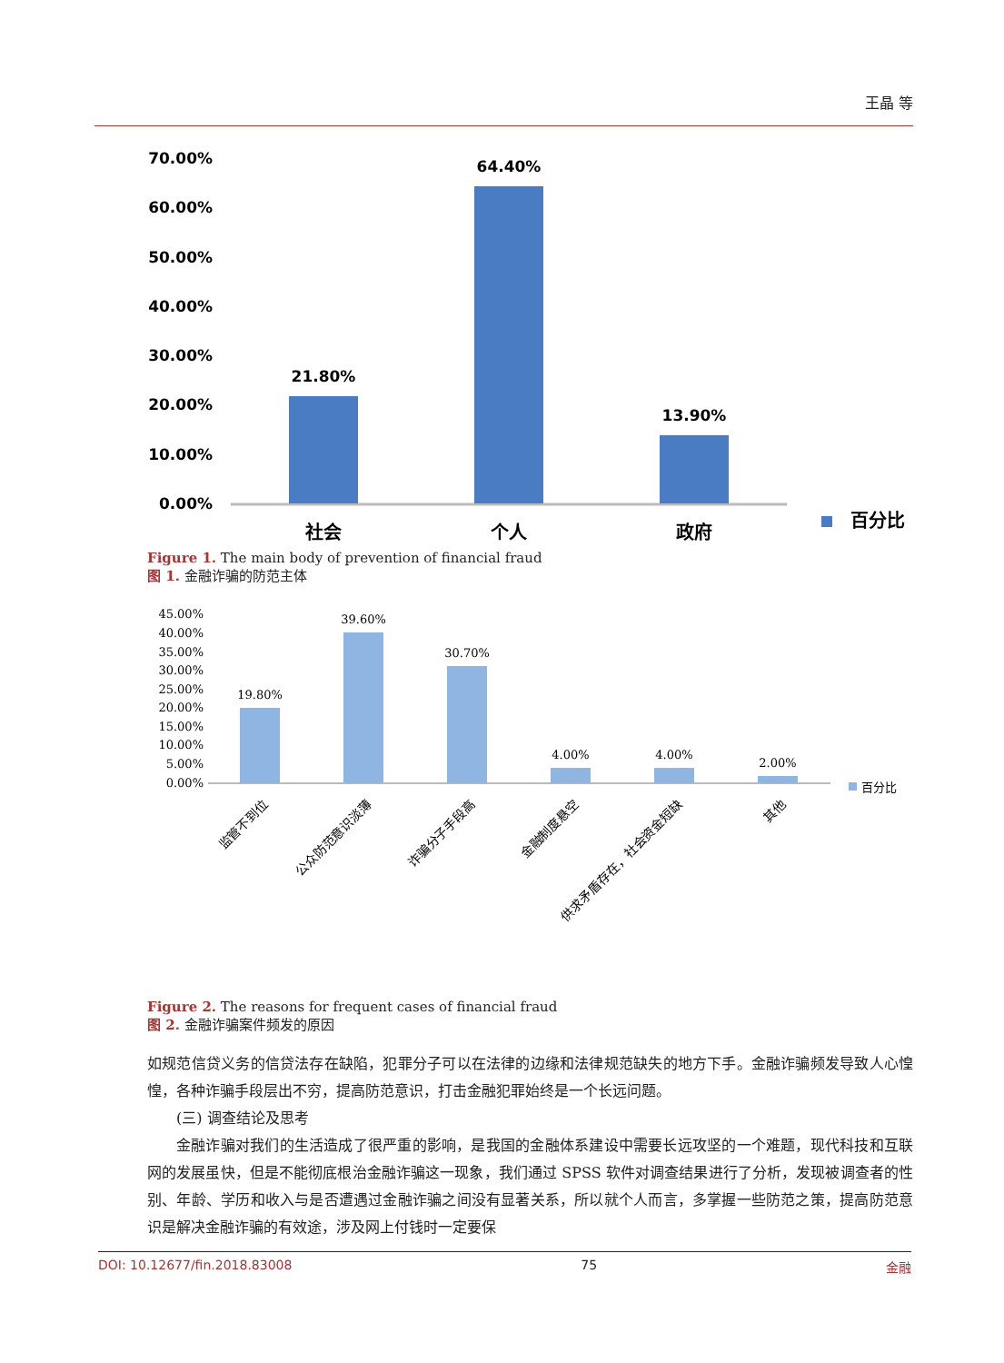王晶 等
70.00%
60.00%
50.00%
40.00%
30.00%
20.00%
10.00%
0.00%
21.80%
64.40%
13.90%
社会
个人
政府
百分比
Figure 1. The main body of prevention of financial fraud
图 1. 金融诈骗的防范主体
45.00%
40.00%
35.00%
30.00%
25.00%
20.00%
15.00%
10.00%
5.00%
0.00%
19.80%
39.60%
30.70%
4.00%
4.00%
2.00%
百分比
监管不到位
公众防范意识淡薄
诈骗分子手段高
金融制度悬空
供求矛盾存在，社会资金短缺
其他
Figure 2. The reasons for frequent cases of financial fraud
图 2. 金融诈骗案件频发的原因
如规范信贷义务的信贷法存在缺陷，犯罪分子可以在法律的边缘和法律规范缺失的地方下手。金融诈骗频发导致人心惶惶，各种诈骗手段层出不穷，提高防范意识，打击金融犯罪始终是一个长远问题。
(三) 调查结论及思考
金融诈骗对我们的生活造成了很严重的影响，是我国的金融体系建设中需要长远攻坚的一个难题，现代科技和互联网的发展虽快，但是不能彻底根治金融诈骗这一现象，我们通过 SPSS 软件对调查结果进行了分析，发现被调查者的性别、年龄、学历和收入与是否遭遇过金融诈骗之间没有显著关系，所以就个人而言，多掌握一些防范之策，提高防范意识是解决金融诈骗的有效途，涉及网上付钱时一定要保
DOI: 10.12677/fin.2018.83008 75 金融